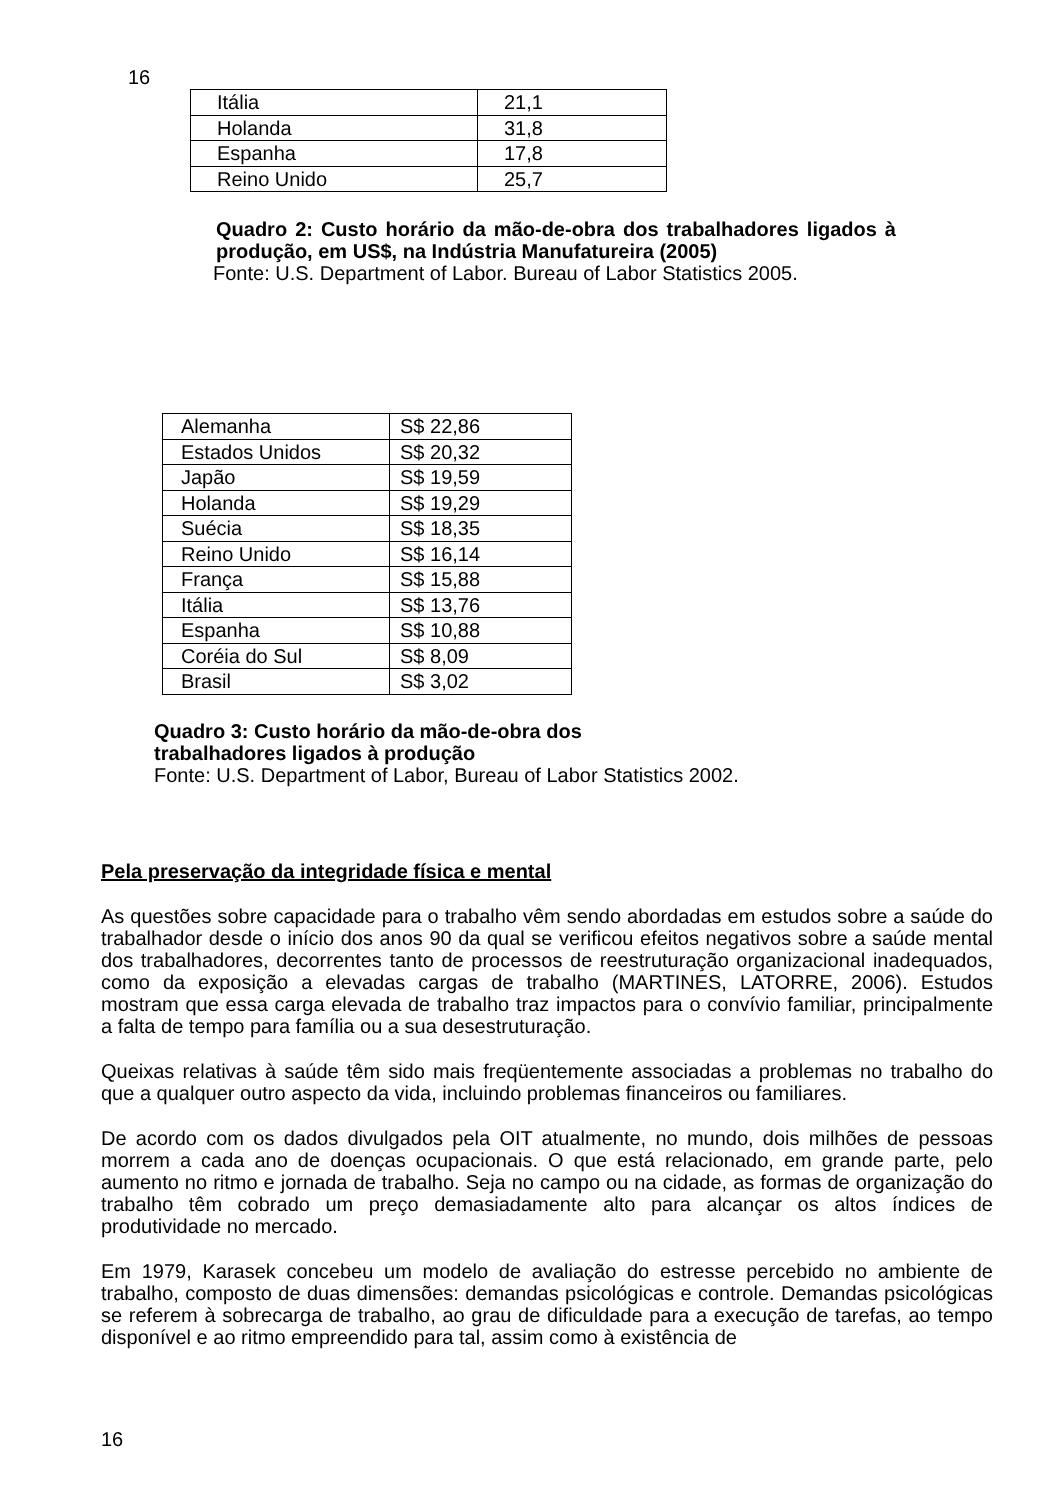16
| Itália | 21,1 |
| Holanda | 31,8 |
| Espanha | 17,8 |
| Reino Unido | 25,7 |
Quadro 2: Custo horário da mão-de-obra dos trabalhadores ligados à produção, em US$, na Indústria Manufatureira (2005)
Fonte: U.S. Department of Labor. Bureau of Labor Statistics 2005.
| Alemanha | S$ 22,86 |
| Estados Unidos | S$ 20,32 |
| Japão | S$ 19,59 |
| Holanda | S$ 19,29 |
| Suécia | S$ 18,35 |
| Reino Unido | S$ 16,14 |
| França | S$ 15,88 |
| Itália | S$ 13,76 |
| Espanha | S$ 10,88 |
| Coréia do Sul | S$ 8,09 |
| Brasil | S$ 3,02 |
Quadro 3: Custo horário da mão-de-obra dos
trabalhadores ligados à produção
Fonte: U.S. Department of Labor, Bureau of Labor Statistics 2002.
Pela preservação da integridade física e mental
As questões sobre capacidade para o trabalho vêm sendo abordadas em estudos sobre a saúde do trabalhador desde o início dos anos 90 da qual se verificou efeitos negativos sobre a saúde mental dos trabalhadores, decorrentes tanto de processos de reestruturação organizacional inadequados, como da exposição a elevadas cargas de trabalho (MARTINES, LATORRE, 2006). Estudos mostram que essa carga elevada de trabalho traz impactos para o convívio familiar, principalmente a falta de tempo para família ou a sua desestruturação.
Queixas relativas à saúde têm sido mais freqüentemente associadas a problemas no trabalho do que a qualquer outro aspecto da vida, incluindo problemas financeiros ou familiares.
De acordo com os dados divulgados pela OIT atualmente, no mundo, dois milhões de pessoas morrem a cada ano de doenças ocupacionais. O que está relacionado, em grande parte, pelo aumento no ritmo e jornada de trabalho. Seja no campo ou na cidade, as formas de organização do trabalho têm cobrado um preço demasiadamente alto para alcançar os altos índices de produtividade no mercado.
Em 1979, Karasek concebeu um modelo de avaliação do estresse percebido no ambiente de trabalho, composto de duas dimensões: demandas psicológicas e controle. Demandas psicológicas se referem à sobrecarga de trabalho, ao grau de dificuldade para a execução de tarefas, ao tempo disponível e ao ritmo empreendido para tal, assim como à existência de
16